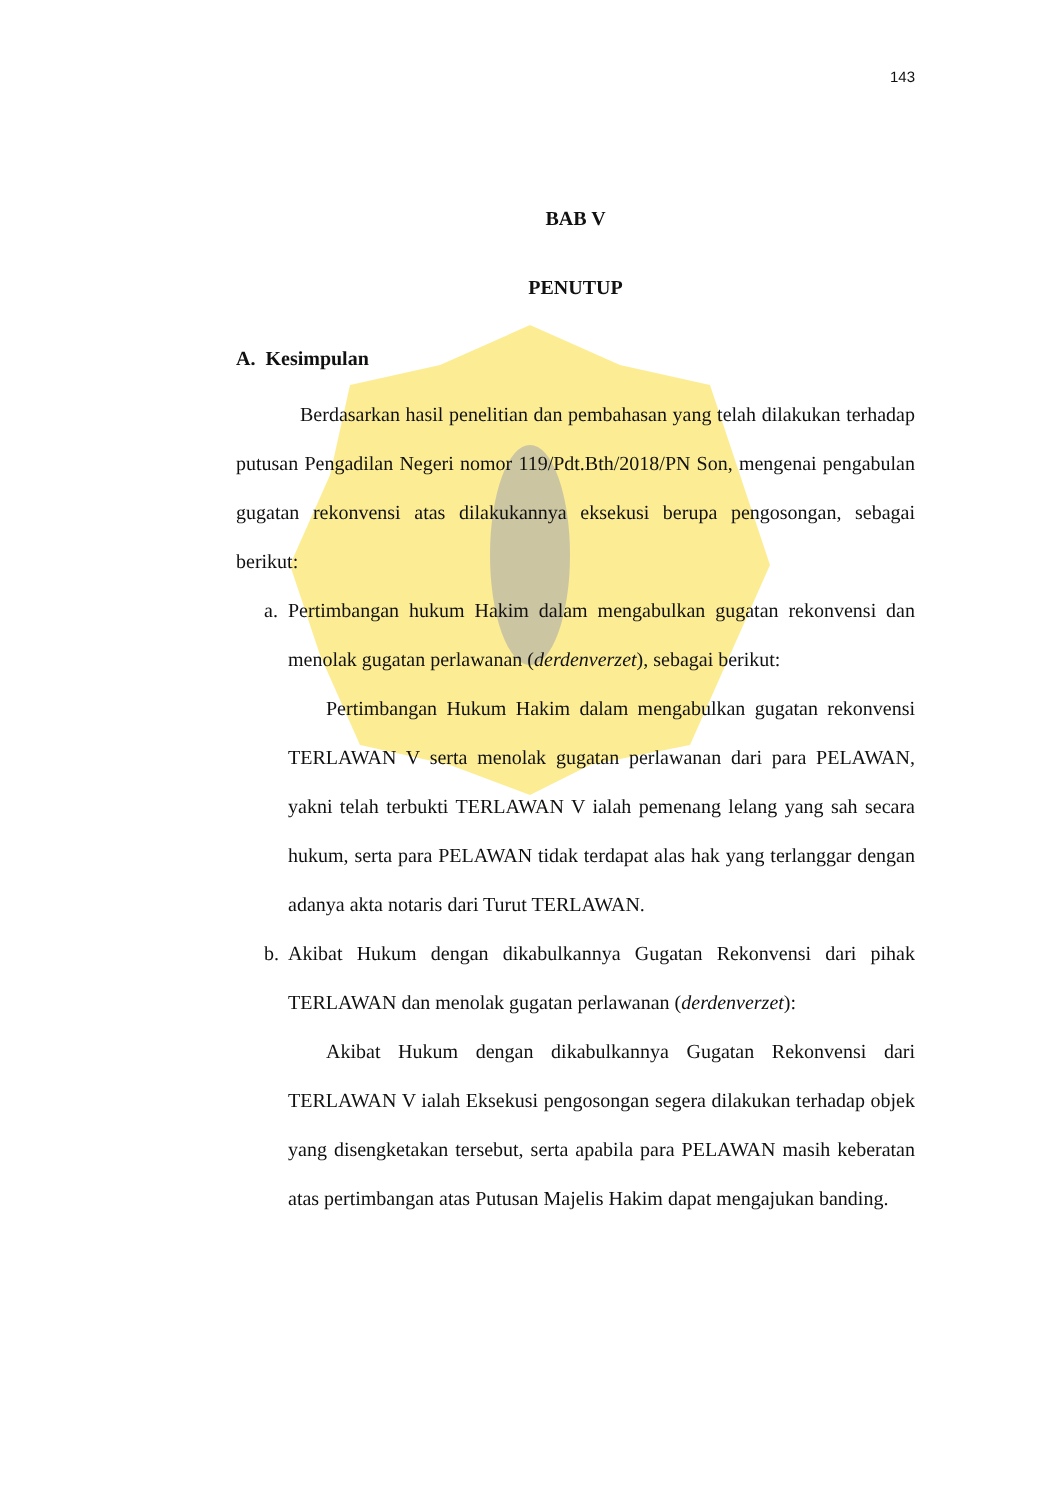143
BAB V
PENUTUP
A. Kesimpulan
Berdasarkan hasil penelitian dan pembahasan yang telah dilakukan terhadap putusan Pengadilan Negeri nomor 119/Pdt.Bth/2018/PN Son, mengenai pengabulan gugatan rekonvensi atas dilakukannya eksekusi berupa pengosongan, sebagai berikut:
a. Pertimbangan hukum Hakim dalam mengabulkan gugatan rekonvensi dan menolak gugatan perlawanan (derdenverzet), sebagai berikut:
Pertimbangan Hukum Hakim dalam mengabulkan gugatan rekonvensi TERLAWAN V serta menolak gugatan perlawanan dari para PELAWAN, yakni telah terbukti TERLAWAN V ialah pemenang lelang yang sah secara hukum, serta para PELAWAN tidak terdapat alas hak yang terlanggar dengan adanya akta notaris dari Turut TERLAWAN.
b. Akibat Hukum dengan dikabulkannya Gugatan Rekonvensi dari pihak TERLAWAN dan menolak gugatan perlawanan (derdenverzet):
Akibat Hukum dengan dikabulkannya Gugatan Rekonvensi dari TERLAWAN V ialah Eksekusi pengosongan segera dilakukan terhadap objek yang disengketakan tersebut, serta apabila para PELAWAN masih keberatan atas pertimbangan atas Putusan Majelis Hakim dapat mengajukan banding.